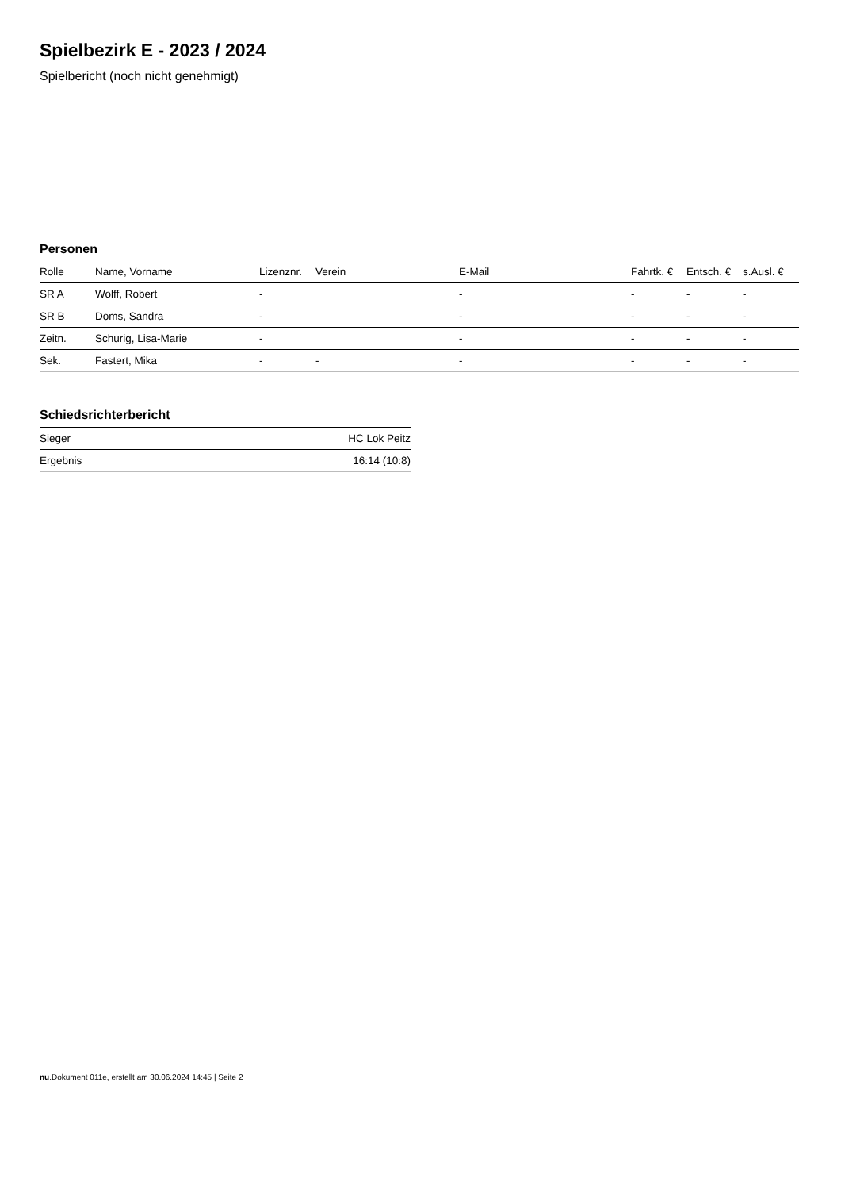Spielbezirk E - 2023 / 2024
Spielbericht (noch nicht genehmigt)
Personen
| Rolle | Name, Vorname | Lizenznr. | Verein | E-Mail | Fahrtk. € | Entsch. € | s.Ausl. € |
| --- | --- | --- | --- | --- | --- | --- | --- |
| SR A | Wolff, Robert | - | | - | - | - | - |
| SR B | Doms, Sandra | - | | - | - | - | - |
| Zeitn. | Schurig, Lisa-Marie | - | | - | - | - | - |
| Sek. | Fastert, Mika | - | - | - | - | - | - |
Schiedsrichterbericht
| Sieger | HC Lok Peitz |
| Ergebnis | 16:14 (10:8) |
nu.Dokument 011e, erstellt am 30.06.2024 14:45 | Seite 2